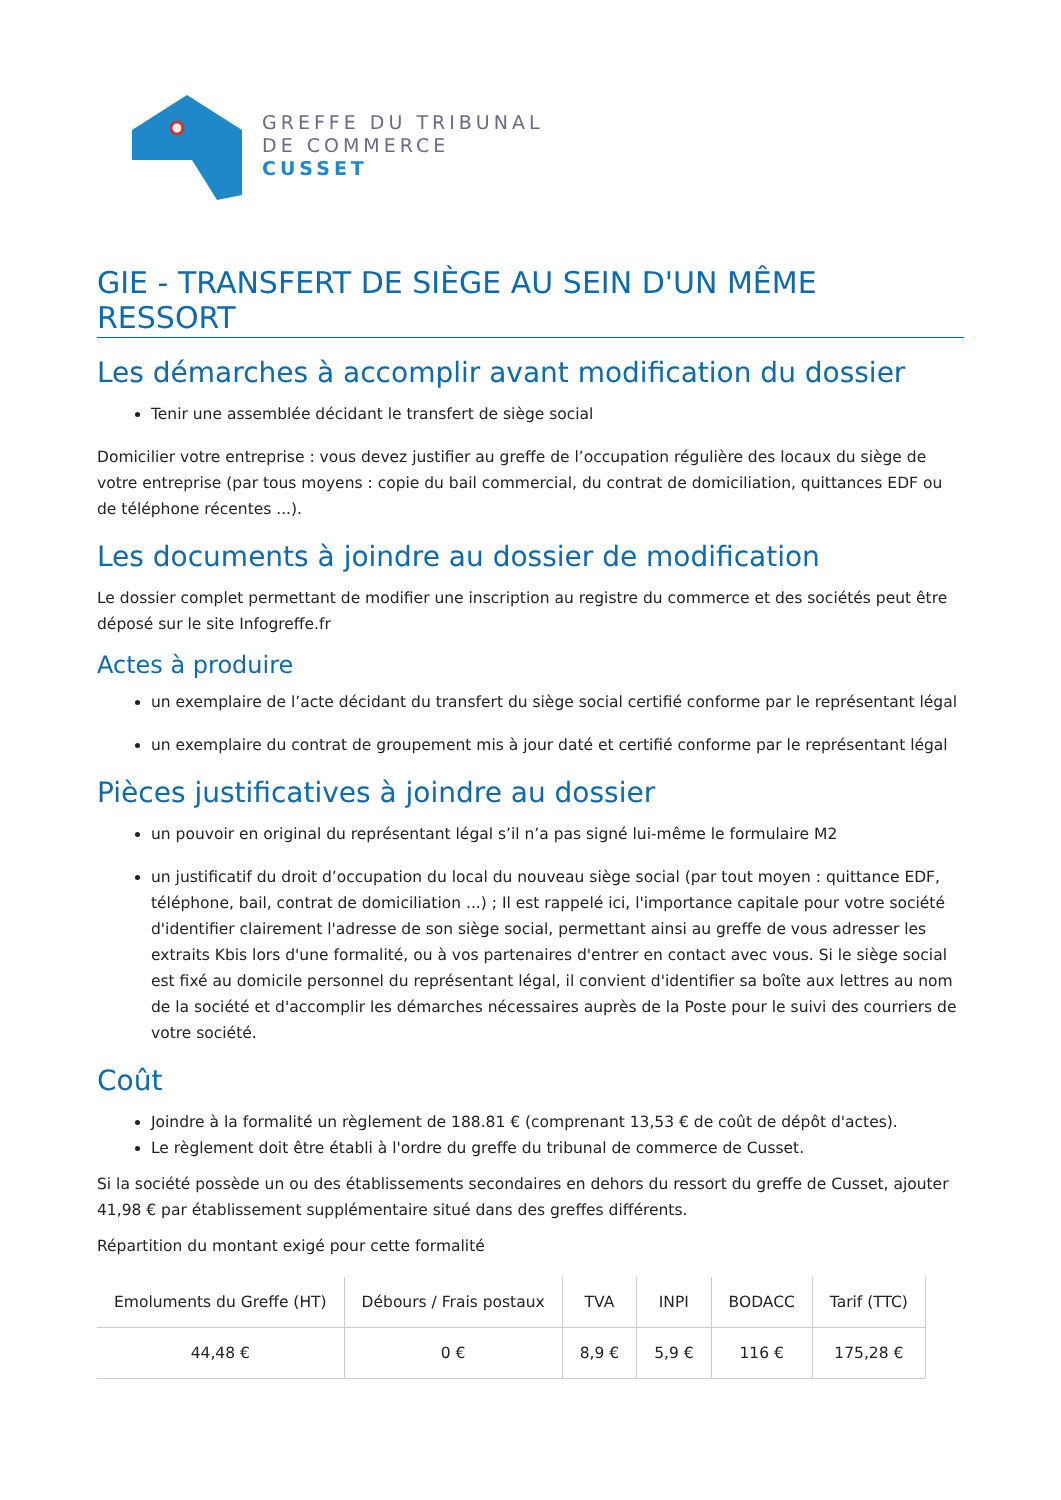GREFFE DU TRIBUNAL
DE COMMERCE
CUSSET
GIE - TRANSFERT DE SIÈGE AU SEIN D'UN MÊME RESSORT
Les démarches à accomplir avant modification du dossier
Tenir une assemblée décidant le transfert de siège social
Domicilier votre entreprise : vous devez justifier au greffe de l’occupation régulière des locaux du siège de votre entreprise (par tous moyens : copie du bail commercial, du contrat de domiciliation, quittances EDF ou de téléphone récentes ...).
Les documents à joindre au dossier de modification
Le dossier complet permettant de modifier une inscription au registre du commerce et des sociétés peut être déposé sur le site Infogreffe.fr
Actes à produire
un exemplaire de l’acte décidant du transfert du siège social certifié conforme par le représentant légal
un exemplaire du contrat de groupement mis à jour daté et certifié conforme par le représentant légal
Pièces justificatives à joindre au dossier
un pouvoir en original du représentant légal s’il n’a pas signé lui-même le formulaire M2
un justificatif du droit d’occupation du local du nouveau siège social (par tout moyen : quittance EDF, téléphone, bail, contrat de domiciliation ...) ; Il est rappelé ici, l'importance capitale pour votre société d'identifier clairement l'adresse de son siège social, permettant ainsi au greffe de vous adresser les extraits Kbis lors d'une formalité, ou à vos partenaires d'entrer en contact avec vous. Si le siège social est fixé au domicile personnel du représentant légal, il convient d'identifier sa boîte aux lettres au nom de la société et d'accomplir les démarches nécessaires auprès de la Poste pour le suivi des courriers de votre société.
Coût
Joindre à la formalité un règlement de 188.81 € (comprenant 13,53 € de coût de dépôt d'actes).
Le règlement doit être établi à l'ordre du greffe du tribunal de commerce de Cusset.
Si la société possède un ou des établissements secondaires en dehors du ressort du greffe de Cusset, ajouter 41,98 € par établissement supplémentaire situé dans des greffes différents.
Répartition du montant exigé pour cette formalité
| Emoluments du Greffe (HT) | Débours / Frais postaux | TVA | INPI | BODACC | Tarif (TTC) |
| --- | --- | --- | --- | --- | --- |
| 44,48 € | 0 € | 8,9 € | 5,9 € | 116 € | 175,28 € |